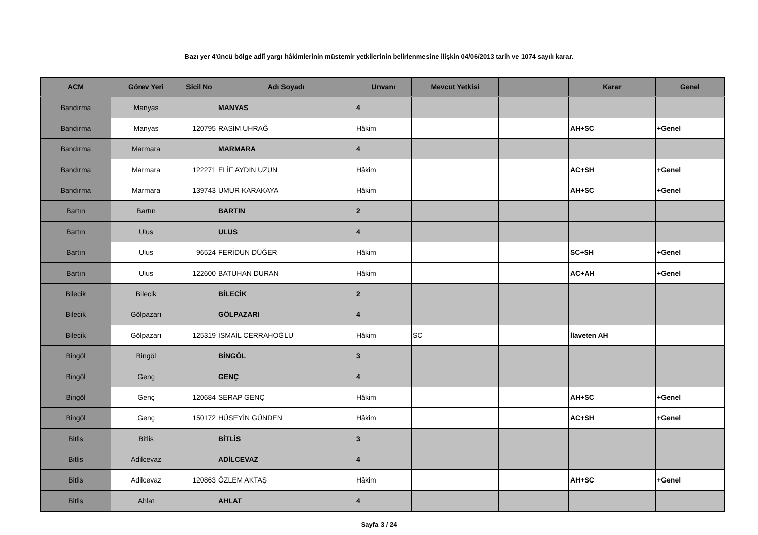Bazı yer 4'üncü bölge adlî yargı hâkimlerinin müstemir yetkilerinin belirlenmesine ilişkin 04/06/2013 tarih ve 1074 sayılı karar.
| ACM | Görev Yeri | Sicil No | Adı Soyadı | Unvanı | Mevcut Yetkisi | | Karar | Genel |
| --- | --- | --- | --- | --- | --- | --- | --- | --- |
| Bandırma | Manyas | | MANYAS | 4 | | | | |
| Bandırma | Manyas | 120795 | RASİM UHRAĞ | Hâkim | | | AH+SC | +Genel |
| Bandırma | Marmara | | MARMARA | 4 | | | | |
| Bandırma | Marmara | 122271 | ELİF AYDIN UZUN | Hâkim | | | AC+SH | +Genel |
| Bandırma | Marmara | 139743 | UMUR KARAKAYA | Hâkim | | | AH+SC | +Genel |
| Bartın | Bartın | | BARTIN | 2 | | | | |
| Bartın | Ulus | | ULUS | 4 | | | | |
| Bartın | Ulus | 96524 | FERİDUN DÜĞER | Hâkim | | | SC+SH | +Genel |
| Bartın | Ulus | 122600 | BATUHAN DURAN | Hâkim | | | AC+AH | +Genel |
| Bilecik | Bilecik | | BİLECİK | 2 | | | | |
| Bilecik | Gölpazarı | | GÖLPAZARI | 4 | | | | |
| Bilecik | Gölpazarı | 125319 | İSMAİL CERRAHOĞLU | Hâkim | SC | | İlaveten AH | |
| Bingöl | Bingöl | | BİNGÖL | 3 | | | | |
| Bingöl | Genç | | GENÇ | 4 | | | | |
| Bingöl | Genç | 120684 | SERAP GENÇ | Hâkim | | | AH+SC | +Genel |
| Bingöl | Genç | 150172 | HÜSEYİN GÜNDEN | Hâkim | | | AC+SH | +Genel |
| Bitlis | Bitlis | | BİTLİS | 3 | | | | |
| Bitlis | Adilcevaz | | ADİLCEVAZ | 4 | | | | |
| Bitlis | Adilcevaz | 120863 | ÖZLEM AKTAŞ | Hâkim | | | AH+SC | +Genel |
| Bitlis | Ahlat | | AHLAT | 4 | | | | |
Sayfa 3 / 24